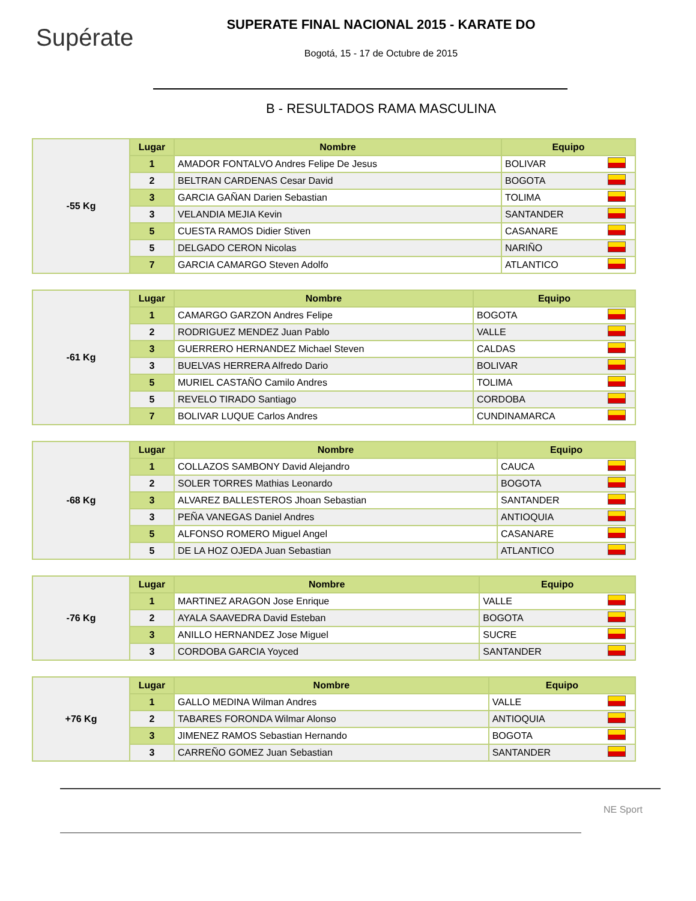Supérate
SUPERATE FINAL NACIONAL 2015 - KARATE DO
Bogotá, 15 - 17 de Octubre de 2015
B - RESULTADOS RAMA MASCULINA
| -55 Kg | Lugar | Nombre | Equipo | |
| | 1 | AMADOR FONTALVO Andres Felipe De Jesus | BOLIVAR | |
| | 2 | BELTRAN CARDENAS Cesar David | BOGOTA | |
| | 3 | GARCIA GAÑAN Darien Sebastian | TOLIMA | |
| | 3 | VELANDIA MEJIA Kevin | SANTANDER | |
| | 5 | CUESTA RAMOS Didier Stiven | CASANARE | |
| | 5 | DELGADO CERON Nicolas | NARIÑO | |
| | 7 | GARCIA CAMARGO Steven Adolfo | ATLANTICO | |
| -61 Kg | Lugar | Nombre | Equipo | |
| | 1 | CAMARGO GARZON Andres Felipe | BOGOTA | |
| | 2 | RODRIGUEZ MENDEZ Juan Pablo | VALLE | |
| | 3 | GUERRERO HERNANDEZ Michael Steven | CALDAS | |
| | 3 | BUELVAS HERRERA Alfredo Dario | BOLIVAR | |
| | 5 | MURIEL CASTAÑO Camilo Andres | TOLIMA | |
| | 5 | REVELO TIRADO Santiago | CORDOBA | |
| | 7 | BOLIVAR LUQUE Carlos Andres | CUNDINAMARCA | |
| -68 Kg | Lugar | Nombre | Equipo | |
| | 1 | COLLAZOS SAMBONY David Alejandro | CAUCA | |
| | 2 | SOLER TORRES Mathias Leonardo | BOGOTA | |
| | 3 | ALVAREZ BALLESTEROS Jhoan Sebastian | SANTANDER | |
| | 3 | PEÑA VANEGAS Daniel Andres | ANTIOQUIA | |
| | 5 | ALFONSO ROMERO Miguel Angel | CASANARE | |
| | 5 | DE LA HOZ OJEDA Juan Sebastian | ATLANTICO | |
| -76 Kg | Lugar | Nombre | Equipo | |
| | 1 | MARTINEZ ARAGON Jose Enrique | VALLE | |
| | 2 | AYALA SAAVEDRA David Esteban | BOGOTA | |
| | 3 | ANILLO HERNANDEZ Jose Miguel | SUCRE | |
| | 3 | CORDOBA GARCIA Yoyced | SANTANDER | |
| +76 Kg | Lugar | Nombre | Equipo | |
| | 1 | GALLO MEDINA Wilman Andres | VALLE | |
| | 2 | TABARES FORONDA Wilmar Alonso | ANTIOQUIA | |
| | 3 | JIMENEZ RAMOS Sebastian Hernando | BOGOTA | |
| | 3 | CARREÑO GOMEZ Juan Sebastian | SANTANDER | |
NE Sport